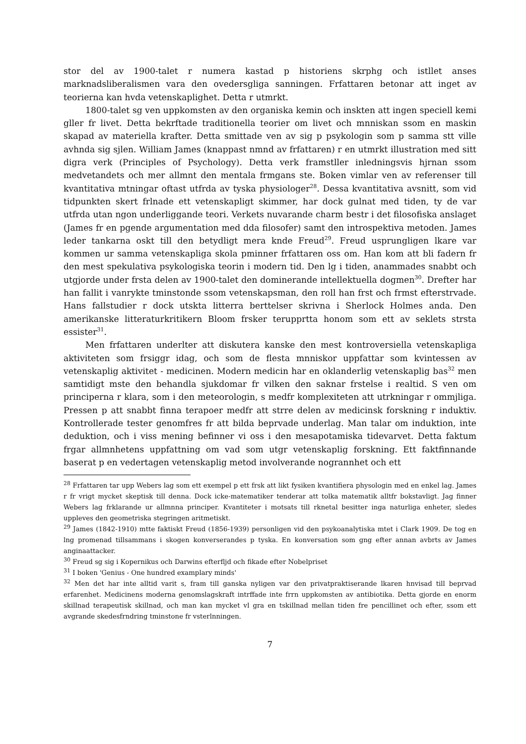stor del av 1900-talet r numera kastad p historiens skrphg och istllet anses marknadsliberalismen vara den ovedersgliga sanningen. Frfattaren betonar att inget av teorierna kan hvda vetenskaplighet. Detta r utmrkt.
1800-talet sg ven uppkomsten av den organiska kemin och inskten att ingen speciell kemi gller fr livet. Detta bekrftade traditionella teorier om livet och mnniskan ssom en maskin skapad av materiella krafter. Detta smittade ven av sig p psykologin som p samma stt ville avhnda sig sjlen. William James (knappast nmnd av frfattaren) r en utmrkt illustration med sitt digra verk (Principles of Psychology). Detta verk framstller inledningsvis hjrnan ssom medvetandets och mer allmnt den mentala frmgans ste. Boken vimlar ven av referenser till kvantitativa mtningar oftast utfrda av tyska physiologer<sup>28</sup>. Dessa kvantitativa avsnitt, som vid tidpunkten skert frlnade ett vetenskapligt skimmer, har dock gulnat med tiden, ty de var utfrda utan ngon underliggande teori. Verkets nuvarande charm bestr i det filosofiska anslaget (James fr en pgende argumentation med dda filosofer) samt den introspektiva metoden. James leder tankarna oskt till den betydligt mera knde Freud<sup>29</sup>. Freud usprungligen lkare var kommen ur samma vetenskapliga skola pminner frfattaren oss om. Han kom att bli fadern fr den mest spekulativa psykologiska teorin i modern tid. Den lg i tiden, anammades snabbt och utgjorde under frsta delen av 1900-talet den dominerande intellektuella dogmen<sup>30</sup>. Drefter har han fallit i vanrykte tminstonde ssom vetenskapsman, den roll han frst och frmst efterstrvade. Hans fallstudier r dock utskta litterra berttelser skrivna i Sherlock Holmes anda. Den amerikanske litteraturkritikern Bloom frsker terupprtta honom som ett av seklets strsta essister<sup>31</sup>.
Men frfattaren underlter att diskutera kanske den mest kontroversiella vetenskapliga aktiviteten som frsiggr idag, och som de flesta mnniskor uppfattar som kvintessen av vetenskaplig aktivitet - medicinen. Modern medicin har en oklanderlig vetenskaplig bas<sup>32</sup> men samtidigt mste den behandla sjukdomar fr vilken den saknar frstelse i realtid. S ven om principerna r klara, som i den meteorologin, s medfr komplexiteten att utrkningar r ommjliga. Pressen p att snabbt finna terapoer medfr att strre delen av medicinsk forskning r induktiv. Kontrollerade tester genomfres fr att bilda beprvade underlag. Man talar om induktion, inte deduktion, och i viss mening befinner vi oss i den mesapotamiska tidevarvet. Detta faktum frgar allmnhetens uppfattning om vad som utgr vetenskaplig forskning. Ett faktfinnande baserat p en vedertagen vetenskaplig metod involverande nogrannhet och ett
<sup>28</sup> Frfattaren tar upp Webers lag som ett exempel p ett frsk att likt fysiken kvantifiera physologin med en enkel lag. James r fr vrigt mycket skeptisk till denna. Dock icke-matematiker tenderar att tolka matematik alltfr bokstavligt. Jag finner Webers lag frklarande ur allmnna principer. Kvantiteter i motsats till rknetal besitter inga naturliga enheter, sledes uppleves den geometriska stegringen aritmetiskt.
<sup>29</sup> James (1842-1910) mtte faktiskt Freud (1856-1939) personligen vid den psykoanalytiska mtet i Clark 1909. De tog en lng promenad tillsammans i skogen konverserandes p tyska. En konversation som gng efter annan avbrts av James anginaattacker.
<sup>30</sup> Freud sg sig i Kopernikus och Darwins efterfljd och fikade efter Nobelpriset
<sup>31</sup> I boken 'Genius - One hundred examplary minds'
<sup>32</sup> Men det har inte alltid varit s, fram till ganska nyligen var den privatpraktiserande lkaren hnvisad till beprvad erfarenhet. Medicinens moderna genomslagskraft intrffade inte frrn uppkomsten av antibiotika. Detta gjorde en enorm skillnad terapeutisk skillnad, och man kan mycket vl gra en tskillnad mellan tiden fre pencillinet och efter, ssom ett avgrande skedesfrndring tminstone fr vsterlnningen.
7